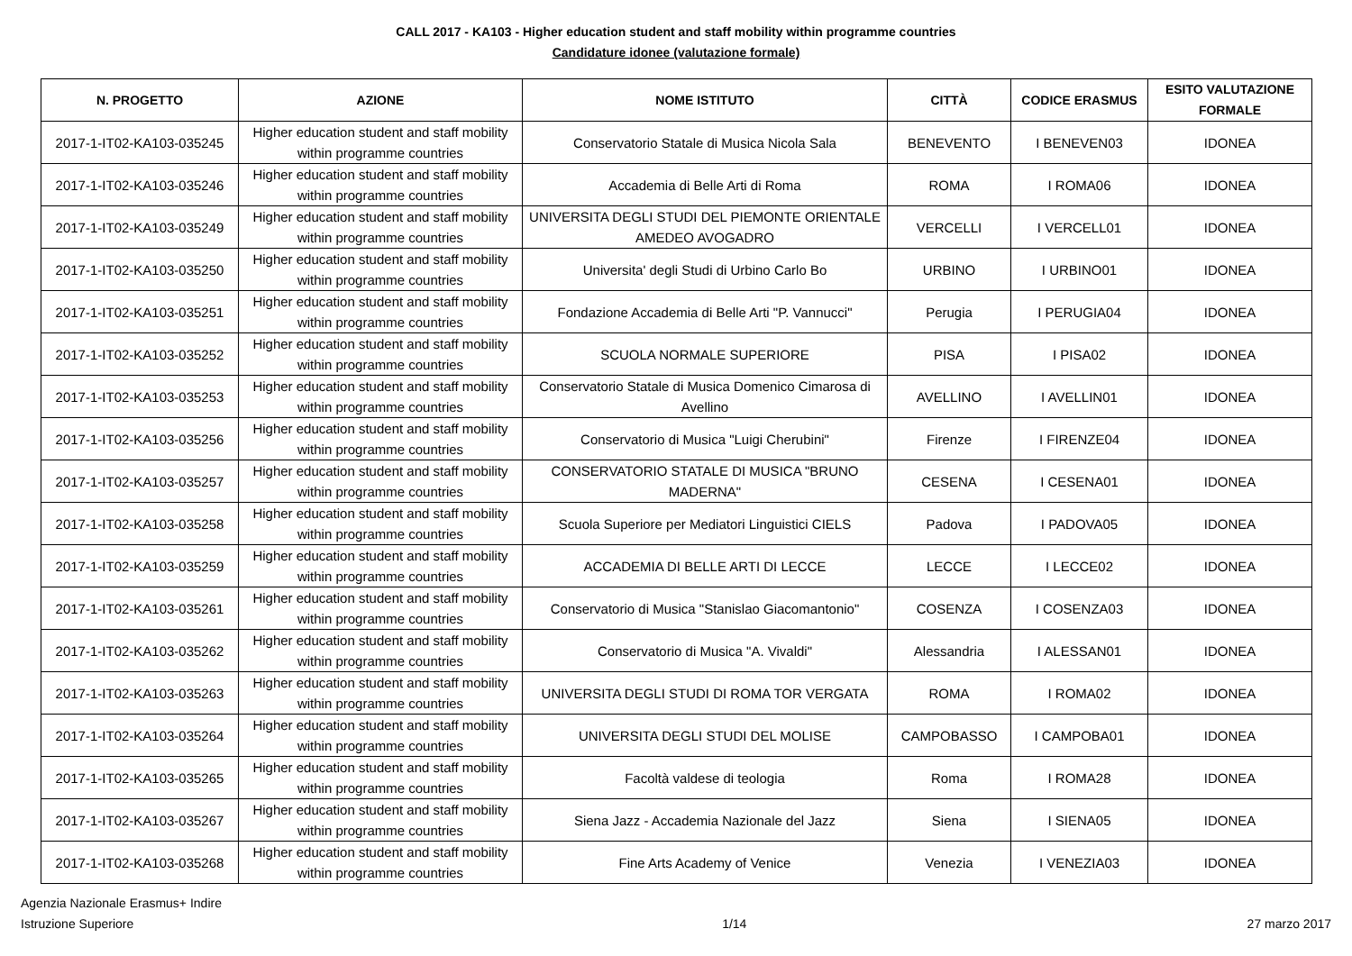CALL 2017 - KA103 - Higher education student and staff mobility within programme countries
Candidature idonee (valutazione formale)
| N. PROGETTO | AZIONE | NOME ISTITUTO | CITTÀ | CODICE ERASMUS | ESITO VALUTAZIONE FORMALE |
| --- | --- | --- | --- | --- | --- |
| 2017-1-IT02-KA103-035245 | Higher education student and staff mobility within programme countries | Conservatorio Statale di Musica Nicola Sala | BENEVENTO | I BENEVEN03 | IDONEA |
| 2017-1-IT02-KA103-035246 | Higher education student and staff mobility within programme countries | Accademia di Belle Arti di Roma | ROMA | I ROMA06 | IDONEA |
| 2017-1-IT02-KA103-035249 | Higher education student and staff mobility within programme countries | UNIVERSITA DEGLI STUDI DEL PIEMONTE ORIENTALE AMEDEO AVOGADRO | VERCELLI | I VERCELL01 | IDONEA |
| 2017-1-IT02-KA103-035250 | Higher education student and staff mobility within programme countries | Universita' degli Studi di Urbino Carlo Bo | URBINO | I URBINO01 | IDONEA |
| 2017-1-IT02-KA103-035251 | Higher education student and staff mobility within programme countries | Fondazione Accademia di Belle Arti "P. Vannucci" | Perugia | I PERUGIA04 | IDONEA |
| 2017-1-IT02-KA103-035252 | Higher education student and staff mobility within programme countries | SCUOLA NORMALE SUPERIORE | PISA | I PISA02 | IDONEA |
| 2017-1-IT02-KA103-035253 | Higher education student and staff mobility within programme countries | Conservatorio Statale di Musica Domenico Cimarosa di Avellino | AVELLINO | I AVELLIN01 | IDONEA |
| 2017-1-IT02-KA103-035256 | Higher education student and staff mobility within programme countries | Conservatorio di Musica "Luigi Cherubini" | Firenze | I FIRENZE04 | IDONEA |
| 2017-1-IT02-KA103-035257 | Higher education student and staff mobility within programme countries | CONSERVATORIO STATALE DI MUSICA "BRUNO MADERNA" | CESENA | I CESENA01 | IDONEA |
| 2017-1-IT02-KA103-035258 | Higher education student and staff mobility within programme countries | Scuola Superiore per Mediatori Linguistici CIELS | Padova | I PADOVA05 | IDONEA |
| 2017-1-IT02-KA103-035259 | Higher education student and staff mobility within programme countries | ACCADEMIA DI BELLE ARTI DI LECCE | LECCE | I LECCE02 | IDONEA |
| 2017-1-IT02-KA103-035261 | Higher education student and staff mobility within programme countries | Conservatorio di Musica "Stanislao Giacomantonio" | COSENZA | I COSENZA03 | IDONEA |
| 2017-1-IT02-KA103-035262 | Higher education student and staff mobility within programme countries | Conservatorio di Musica "A. Vivaldi" | Alessandria | I ALESSAN01 | IDONEA |
| 2017-1-IT02-KA103-035263 | Higher education student and staff mobility within programme countries | UNIVERSITA DEGLI STUDI DI ROMA TOR VERGATA | ROMA | I ROMA02 | IDONEA |
| 2017-1-IT02-KA103-035264 | Higher education student and staff mobility within programme countries | UNIVERSITA DEGLI STUDI DEL MOLISE | CAMPOBASSO | I CAMPOBA01 | IDONEA |
| 2017-1-IT02-KA103-035265 | Higher education student and staff mobility within programme countries | Facoltà valdese di teologia | Roma | I ROMA28 | IDONEA |
| 2017-1-IT02-KA103-035267 | Higher education student and staff mobility within programme countries | Siena Jazz - Accademia Nazionale del Jazz | Siena | I SIENA05 | IDONEA |
| 2017-1-IT02-KA103-035268 | Higher education student and staff mobility within programme countries | Fine Arts Academy of Venice | Venezia | I VENEZIA03 | IDONEA |
Agenzia Nazionale Erasmus+ Indire
Istruzione Superiore
1/14
27 marzo 2017